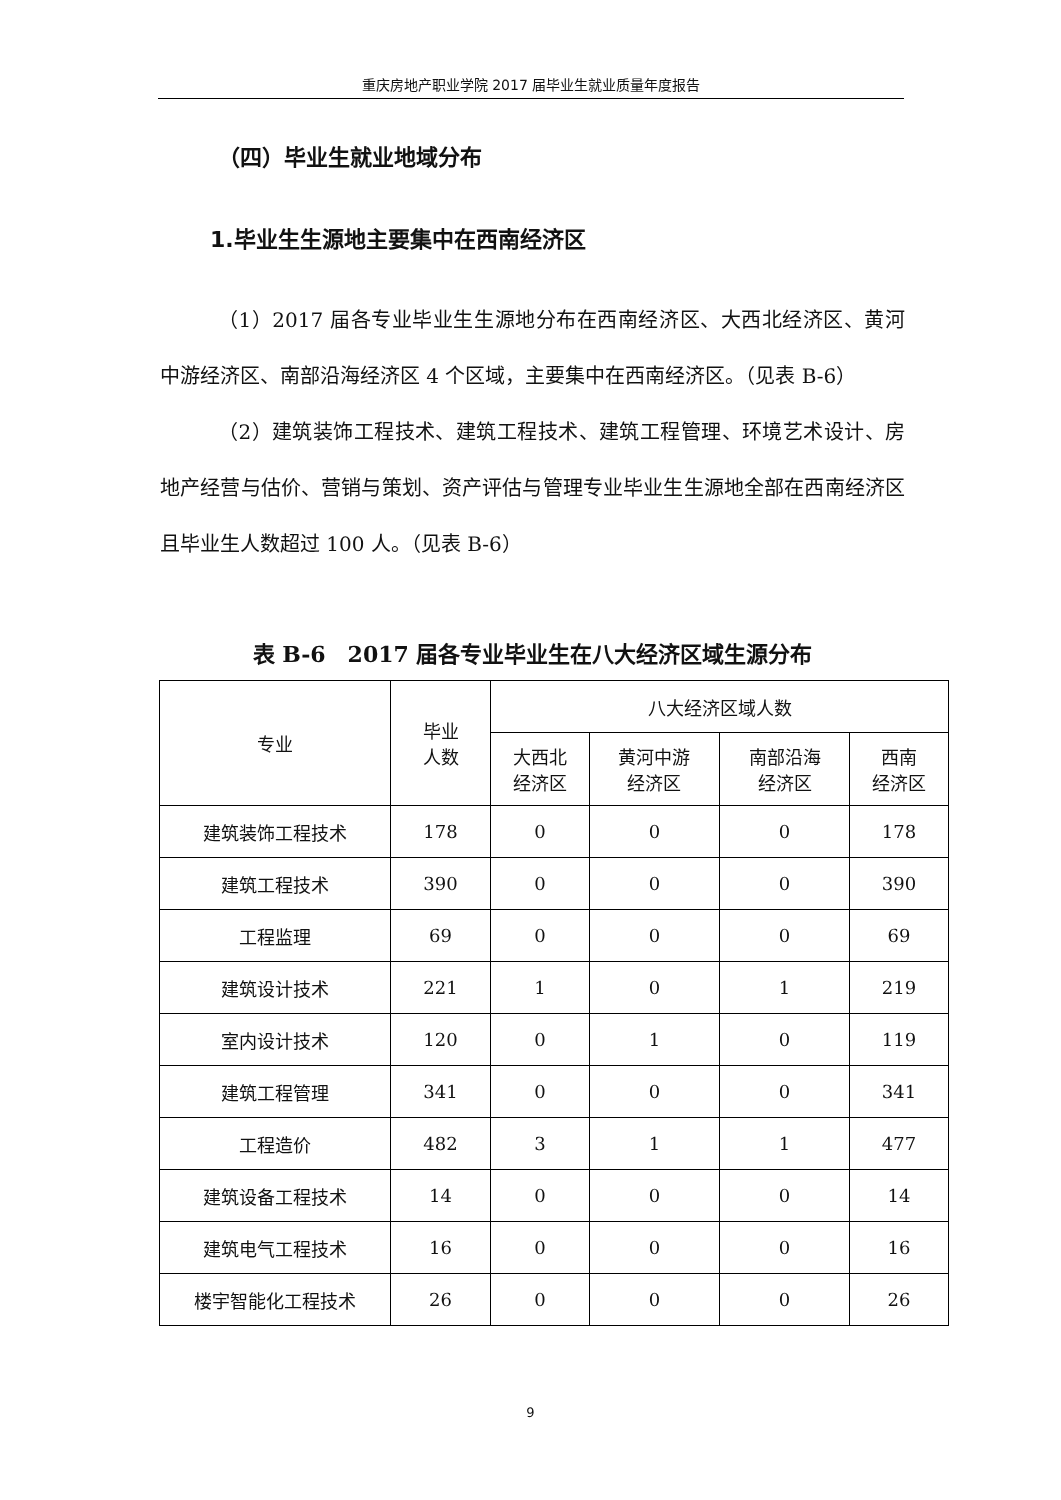重庆房地产职业学院 2017 届毕业生就业质量年度报告
（四）毕业生就业地域分布
1.毕业生生源地主要集中在西南经济区
（1）2017 届各专业毕业生生源地分布在西南经济区、大西北经济区、黄河中游经济区、南部沿海经济区 4 个区域，主要集中在西南经济区。（见表 B-6）
（2）建筑装饰工程技术、建筑工程技术、建筑工程管理、环境艺术设计、房地产经营与估价、营销与策划、资产评估与管理专业毕业生生源地全部在西南经济区且毕业生人数超过 100 人。（见表 B-6）
表 B-6　2017 届各专业毕业生在八大经济区域生源分布
| 专业 | 毕业 人数 | 八大经济区域人数 | | | |
| --- | --- | --- | --- | --- | --- |
| | | 大西北 经济区 | 黄河中游 经济区 | 南部沿海 经济区 | 西南 经济区 |
| 建筑装饰工程技术 | 178 | 0 | 0 | 0 | 178 |
| 建筑工程技术 | 390 | 0 | 0 | 0 | 390 |
| 工程监理 | 69 | 0 | 0 | 0 | 69 |
| 建筑设计技术 | 221 | 1 | 0 | 1 | 219 |
| 室内设计技术 | 120 | 0 | 1 | 0 | 119 |
| 建筑工程管理 | 341 | 0 | 0 | 0 | 341 |
| 工程造价 | 482 | 3 | 1 | 1 | 477 |
| 建筑设备工程技术 | 14 | 0 | 0 | 0 | 14 |
| 建筑电气工程技术 | 16 | 0 | 0 | 0 | 16 |
| 楼宇智能化工程技术 | 26 | 0 | 0 | 0 | 26 |
9